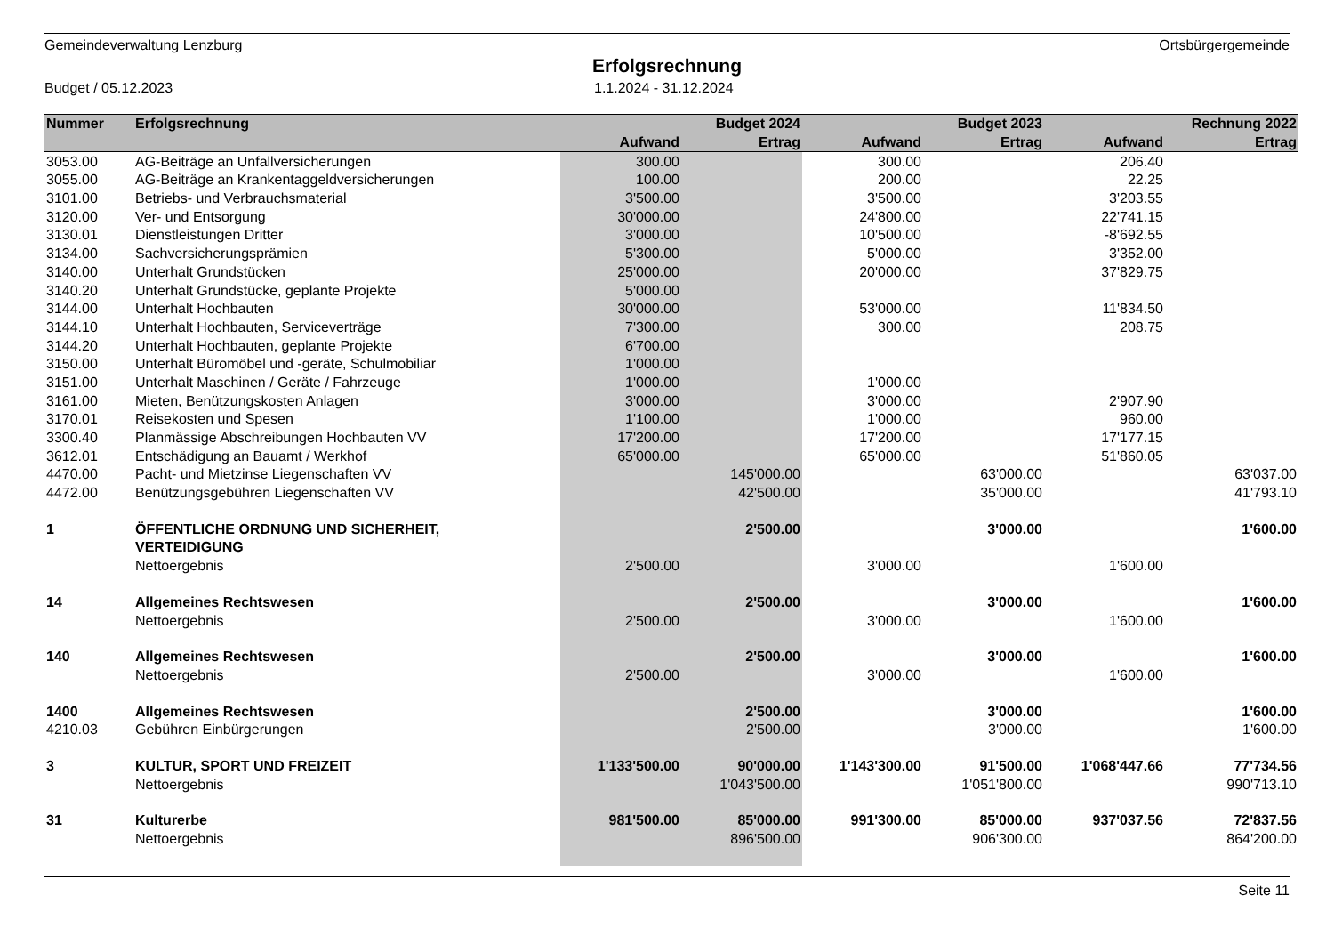Gemeindeverwaltung Lenzburg Ortsbürgergemeinde
Erfolgsrechnung
Budget / 05.12.2023 1.1.2024 - 31.12.2024
| Nummer | Erfolgsrechnung | | Budget 2024 | | Budget 2023 | | Rechnung 2022 |
| --- | --- | --- | --- | --- | --- | --- | --- |
| | | Aufwand | Ertrag | Aufwand | Ertrag | Aufwand | Ertrag |
| 3053.00 | AG-Beiträge an Unfallversicherungen | 300.00 | | 300.00 | | 206.40 | |
| 3055.00 | AG-Beiträge an Krankentaggeldversicherungen | 100.00 | | 200.00 | | 22.25 | |
| 3101.00 | Betriebs- und Verbrauchsmaterial | 3'500.00 | | 3'500.00 | | 3'203.55 | |
| 3120.00 | Ver- und Entsorgung | 30'000.00 | | 24'800.00 | | 22'741.15 | |
| 3130.01 | Dienstleistungen Dritter | 3'000.00 | | 10'500.00 | | -8'692.55 | |
| 3134.00 | Sachversicherungsprämien | 5'300.00 | | 5'000.00 | | 3'352.00 | |
| 3140.00 | Unterhalt Grundstücken | 25'000.00 | | 20'000.00 | | 37'829.75 | |
| 3140.20 | Unterhalt Grundstücke, geplante Projekte | 5'000.00 | | | | | |
| 3144.00 | Unterhalt Hochbauten | 30'000.00 | | 53'000.00 | | 11'834.50 | |
| 3144.10 | Unterhalt Hochbauten, Serviceverträge | 7'300.00 | | 300.00 | | 208.75 | |
| 3144.20 | Unterhalt Hochbauten, geplante Projekte | 6'700.00 | | | | | |
| 3150.00 | Unterhalt Büromöbel und -geräte, Schulmobiliar | 1'000.00 | | | | | |
| 3151.00 | Unterhalt Maschinen / Geräte / Fahrzeuge | 1'000.00 | | 1'000.00 | | | |
| 3161.00 | Mieten, Benützungskosten Anlagen | 3'000.00 | | 3'000.00 | | 2'907.90 | |
| 3170.01 | Reisekosten und Spesen | 1'100.00 | | 1'000.00 | | 960.00 | |
| 3300.40 | Planmässige Abschreibungen Hochbauten VV | 17'200.00 | | 17'200.00 | | 17'177.15 | |
| 3612.01 | Entschädigung an Bauamt / Werkhof | 65'000.00 | | 65'000.00 | | 51'860.05 | |
| 4470.00 | Pacht- und Mietzinse Liegenschaften VV | | 145'000.00 | | 63'000.00 | | 63'037.00 |
| 4472.00 | Benützungsgebühren Liegenschaften VV | | 42'500.00 | | 35'000.00 | | 41'793.10 |
| 1 | ÖFFENTLICHE ORDNUNG UND SICHERHEIT, | | 2'500.00 | | 3'000.00 | | 1'600.00 |
| | VERTEIDIGUNG | | | | | | |
| | Nettoergebnis | 2'500.00 | | 3'000.00 | | 1'600.00 | |
| 14 | Allgemeines Rechtswesen | | 2'500.00 | | 3'000.00 | | 1'600.00 |
| | Nettoergebnis | 2'500.00 | | 3'000.00 | | 1'600.00 | |
| 140 | Allgemeines Rechtswesen | | 2'500.00 | | 3'000.00 | | 1'600.00 |
| | Nettoergebnis | 2'500.00 | | 3'000.00 | | 1'600.00 | |
| 1400 | Allgemeines Rechtswesen | | 2'500.00 | | 3'000.00 | | 1'600.00 |
| 4210.03 | Gebühren Einbürgerungen | | 2'500.00 | | 3'000.00 | | 1'600.00 |
| 3 | KULTUR, SPORT UND FREIZEIT | 1'133'500.00 | 90'000.00 | 1'143'300.00 | 91'500.00 | 1'068'447.66 | 77'734.56 |
| | Nettoergebnis | | 1'043'500.00 | | 1'051'800.00 | | 990'713.10 |
| 31 | Kulturerbe | 981'500.00 | 85'000.00 | 991'300.00 | 85'000.00 | 937'037.56 | 72'837.56 |
| | Nettoergebnis | | 896'500.00 | | 906'300.00 | | 864'200.00 |
Seite 11